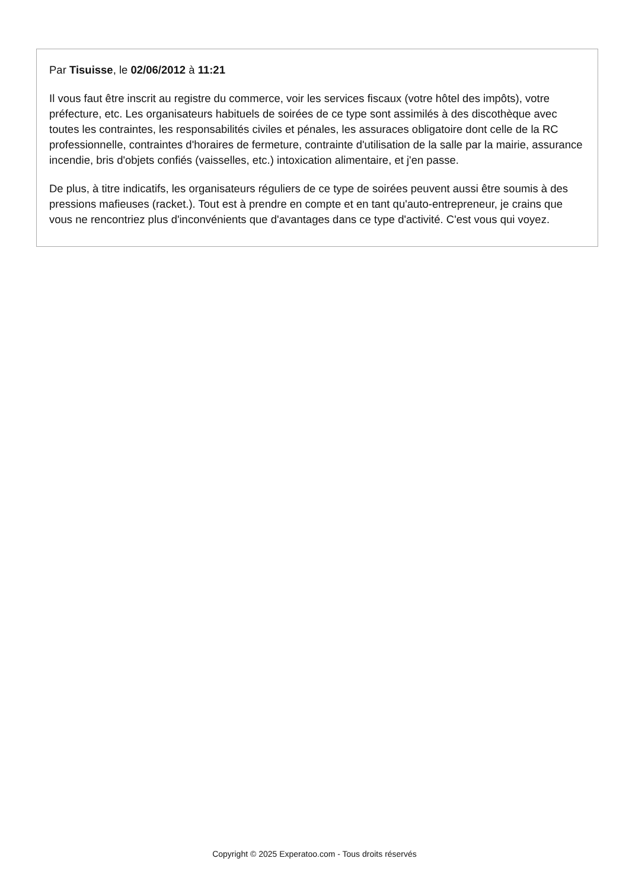Par Tisuisse, le 02/06/2012 à 11:21
Il vous faut être inscrit au registre du commerce, voir les services fiscaux (votre hôtel des impôts), votre préfecture, etc. Les organisateurs habituels de soirées de ce type sont assimilés à des discothèque avec toutes les contraintes, les responsabilités civiles et pénales, les assuraces obligatoire dont celle de la RC professionnelle, contraintes d'horaires de fermeture, contrainte d'utilisation de la salle par la mairie, assurance incendie, bris d'objets confiés (vaisselles, etc.) intoxication alimentaire, et j'en passe.
De plus, à titre indicatifs, les organisateurs réguliers de ce type de soirées peuvent aussi être soumis à des pressions mafieuses (racket.). Tout est à prendre en compte et en tant qu'auto-entrepreneur, je crains que vous ne rencontriez plus d'inconvénients que d'avantages dans ce type d'activité. C'est vous qui voyez.
Copyright © 2025 Experatoo.com - Tous droits réservés